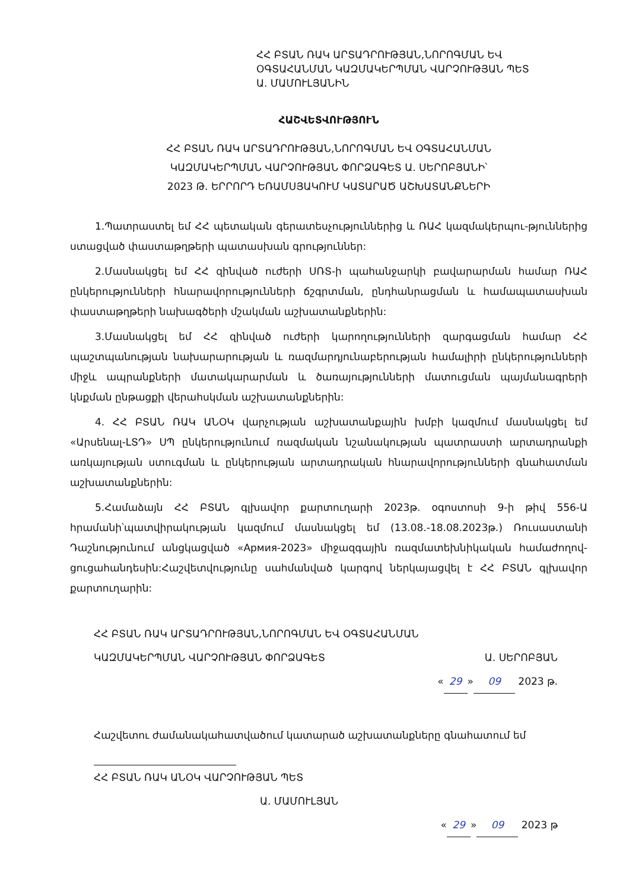ՀՀ ԲՏԱՆ ՌԱԿ ԱՐՏԱԴՐՈՒԹՅԱՆ,ՆՈՐՈԳՄԱՆ ԵՎ
ՕԳՏԱՀԱՆՄԱՆ ԿԱԶՄԱԿԵՐՊՄԱՆ ՎԱՐՉՈՒԹՅԱՆ ՊԵՏ
Ա. ՄԱՄՈՒԼՅԱՆԻՆ
ՀԱՇՎԵՏՎՈՒԹՅՈՒՆ
ՀՀ ԲՏԱՆ ՌԱԿ ԱՐՏԱԴՐՈՒԹՅԱՆ,ՆՈՐՈԳՄԱՆ ԵՎ ՕԳՏԱՀԱՆՄԱՆ
ԿԱԶՄԱԿԵՐՊՄԱՆ ՎԱՐՉՈՒԹՅԱՆ ՓՈՐՁԱԳԵՏ Ա. ՍԵՐՈԲՅԱՆԻ՝
2023 Թ. ԵՐՐՈՐԴ ԵՌԱՄՍՅԱԿՈՒՄ ԿԱՏԱՐԱԾ ԱՇԽԱՏԱՆՔՆԵՐԻ
1.Պատրաստել եմ ՀՀ պետական գերատեսչություններից և ՌԱՀ կազմակերպու-թյուններից ստացված փաստաթղթերի պատասխան գրություններ:
2.Մասնակցել եմ ՀՀ զինված ուժերի ՍՌՏ-ի պահանջարկի բավարարման համար ՌԱՀ ընկերությունների հնարավորությունների ճշգրտման, ընդհանրացման և համապատասխան փաստաթղթերի նախագծերի մշակման աշխատանքներին:
3.Մասնակցել եմ ՀՀ զինված ուժերի կարողությունների զարգացման համար ՀՀ պաշտպանության նախարարության և ռազմարդյունաբերության համալիրի ընկերությունների միջև ապրանքների մատակարարման և ծառայությունների մատուցման պայմանագրերի կնքման ընթացքի վերահսկման աշխատանքներին:
4. ՀՀ ԲՏԱՆ ՌԱԿ ԱՆՕԿ վարչության աշխատանքային խմբի կազմում մասնակցել եմ «Արսենալ-ԼՏԴ» ՍՊ ընկերությունում ռազմական նշանակության պատրաստի արտադրանքի առկայության ստուգման և ընկերության արտադրական հնարավորությունների գնահատման աշխատանքներին:
5.Համաձայն ՀՀ ԲՏԱՆ գլխավոր քարտուղարի 2023թ. օգոստոսի 9-ի թիվ 556-Ա հրամանի՝պատվիրակության կազմում մասնակցել եմ (13.08.-18.08.2023թ.) Ռուսաստանի Դաշնությունում անցկացված «Армия-2023» միջազգային ռազմատեխնիկական համաժողով-ցուցահանդեսին:Հաշվետվությունը սահմանված կարգով ներկայացվել է ՀՀ ԲՏԱՆ գլխավոր քարտուղարին:
ՀՀ ԲՏԱՆ ՌԱԿ ԱՐՏԱԴՐՈՒԹՅԱՆ,ՆՈՐՈԳՄԱՆ ԵՎ ՕԳՏԱՀԱՆՄԱՆ
ԿԱԶՄԱԿԵՐՊՄԱՆ ՎԱՐՉՈՒԹՅԱՆ ՓՈՐՁԱԳԵՏ Ա. ՍԵՐՈԲՅԱՆ
« 29 » 09 2023 թ.
Հաշվետու ժամանակահատվածում կատարած աշխատանքները գնահատում եմ
ՀՀ ԲՏԱՆ ՌԱԿ ԱՆՕԿ ՎԱՐՉՈՒԹՅԱՆ ՊԵՏ
Ա. ՄԱՄՈՒԼՅԱՆ
« 29 » 09 2023 թ